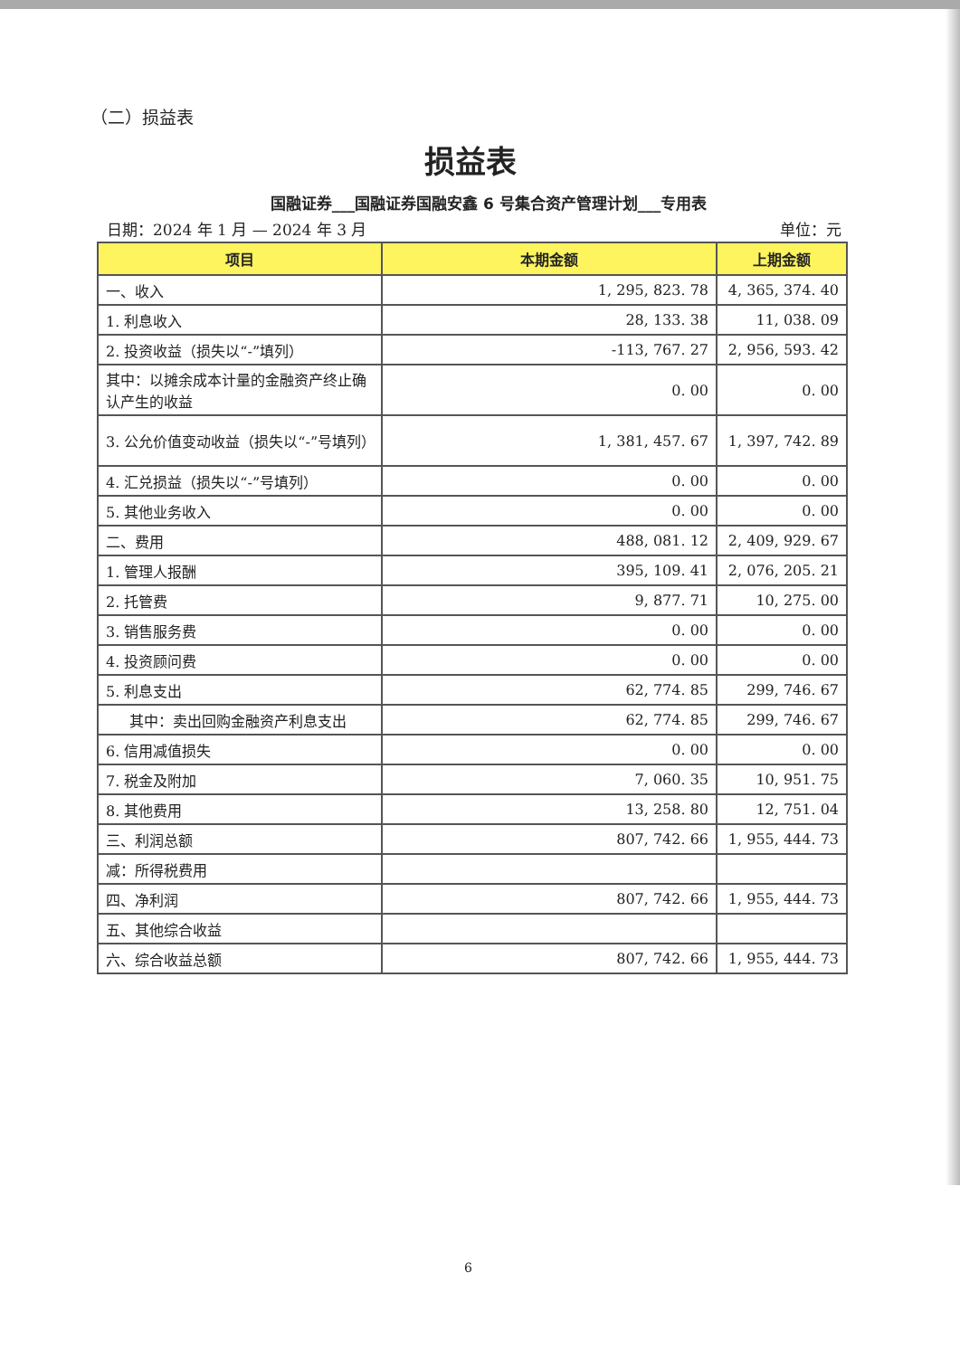（二）损益表
损益表
国融证券___国融证券国融安鑫 6 号集合资产管理计划___专用表
日期：2024 年 1 月 — 2024 年 3 月 单位：元
| 项目 | 本期金额 | 上期金额 |
| --- | --- | --- |
| 一、收入 | 1, 295, 823. 78 | 4, 365, 374. 40 |
| 1. 利息收入 | 28, 133. 38 | 11, 038. 09 |
| 2. 投资收益（损失以“-”填列） | -113, 767. 27 | 2, 956, 593. 42 |
| 其中：以摊余成本计量的金融资产终止确认产生的收益 | 0. 00 | 0. 00 |
| 3. 公允价值变动收益（损失以“-”号填列） | 1, 381, 457. 67 | 1, 397, 742. 89 |
| 4. 汇兑损益（损失以“-”号填列） | 0. 00 | 0. 00 |
| 5. 其他业务收入 | 0. 00 | 0. 00 |
| 二、费用 | 488, 081. 12 | 2, 409, 929. 67 |
| 1. 管理人报酬 | 395, 109. 41 | 2, 076, 205. 21 |
| 2. 托管费 | 9, 877. 71 | 10, 275. 00 |
| 3. 销售服务费 | 0. 00 | 0. 00 |
| 4. 投资顾问费 | 0. 00 | 0. 00 |
| 5. 利息支出 | 62, 774. 85 | 299, 746. 67 |
| 其中：卖出回购金融资产利息支出 | 62, 774. 85 | 299, 746. 67 |
| 6. 信用减值损失 | 0. 00 | 0. 00 |
| 7. 税金及附加 | 7, 060. 35 | 10, 951. 75 |
| 8. 其他费用 | 13, 258. 80 | 12, 751. 04 |
| 三、利润总额 | 807, 742. 66 | 1, 955, 444. 73 |
| 减：所得税费用 | | |
| 四、净利润 | 807, 742. 66 | 1, 955, 444. 73 |
| 五、其他综合收益 | | |
| 六、综合收益总额 | 807, 742. 66 | 1, 955, 444. 73 |
6